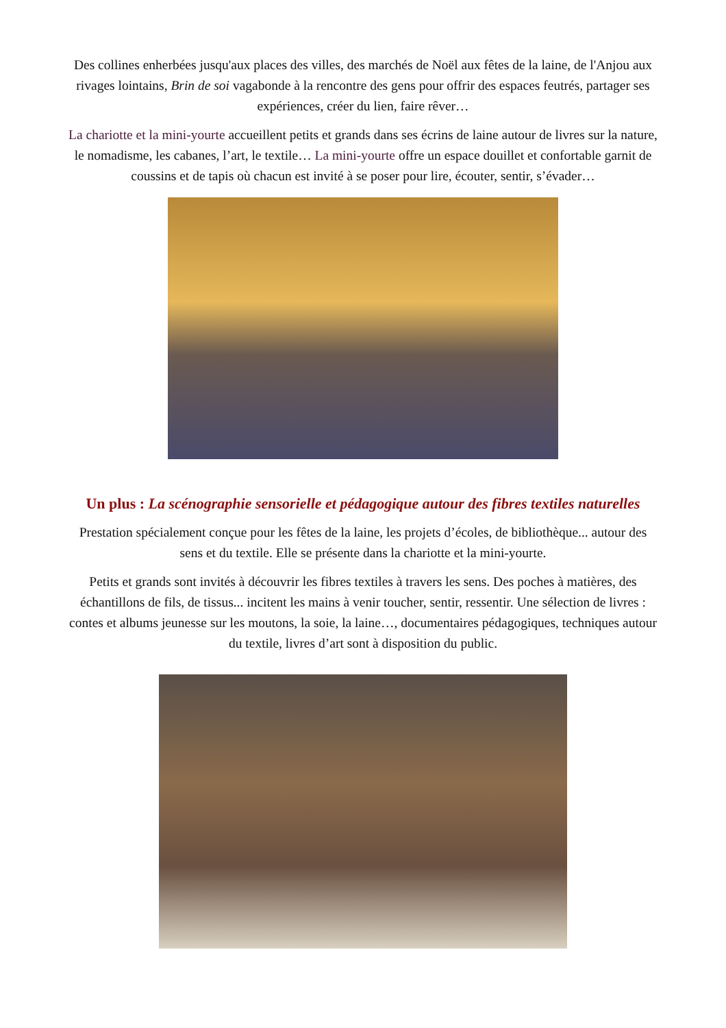Des collines enherbées jusqu'aux places des villes, des marchés de Noël aux fêtes de la laine, de l'Anjou aux rivages lointains, Brin de soi vagabonde à la rencontre des gens pour offrir des espaces feutrés, partager ses expériences, créer du lien, faire rêver…
La chariotte et la mini-yourte accueillent petits et grands dans ses écrins de laine autour de livres sur la nature, le nomadisme, les cabanes, l’art, le textile… La mini-yourte offre un espace douillet et confortable garnit de coussins et de tapis où chacun est invité à se poser pour lire, écouter, sentir, s’évader…
Un plus : La scénographie sensorielle et pédagogique autour des fibres textiles naturelles
Prestation spécialement conçue pour les fêtes de la laine, les projets d’écoles, de bibliothèque... autour des sens et du textile. Elle se présente dans la chariotte et la mini-yourte.
Petits et grands sont invités à découvrir les fibres textiles à travers les sens. Des poches à matières, des échantillons de fils, de tissus... incitent les mains à venir toucher, sentir, ressentir. Une sélection de livres : contes et albums jeunesse sur les moutons, la soie, la laine…, documentaires pédagogiques, techniques autour du textile, livres d’art sont à disposition du public.